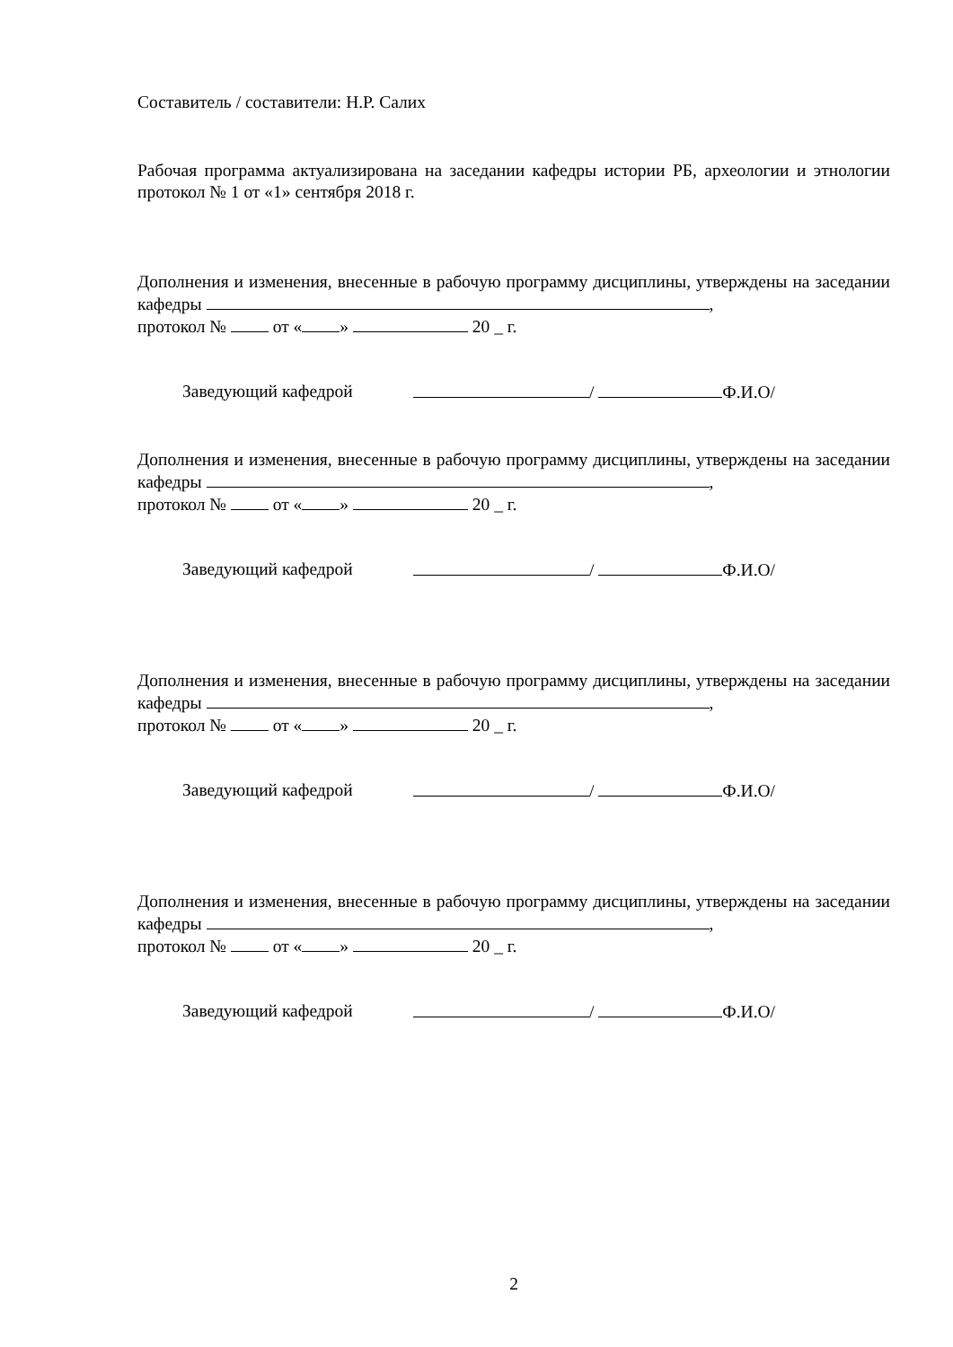Составитель / составители: Н.Р. Салих
Рабочая программа актуализирована на заседании кафедры истории РБ, археологии и этнологии протокол № 1 от «1» сентября 2018 г.
Дополнения и изменения, внесенные в рабочую программу дисциплины, утверждены на заседании кафедры ,
протокол № от « » 20 _ г.
Заведующий кафедрой / Ф.И.О/
Дополнения и изменения, внесенные в рабочую программу дисциплины, утверждены на заседании кафедры ,
протокол № от « » 20 _ г.
Заведующий кафедрой / Ф.И.О/
Дополнения и изменения, внесенные в рабочую программу дисциплины, утверждены на заседании кафедры ,
протокол № от « » 20 _ г.
Заведующий кафедрой / Ф.И.О/
Дополнения и изменения, внесенные в рабочую программу дисциплины, утверждены на заседании кафедры ,
протокол № от « » 20 _ г.
Заведующий кафедрой / Ф.И.О/
2